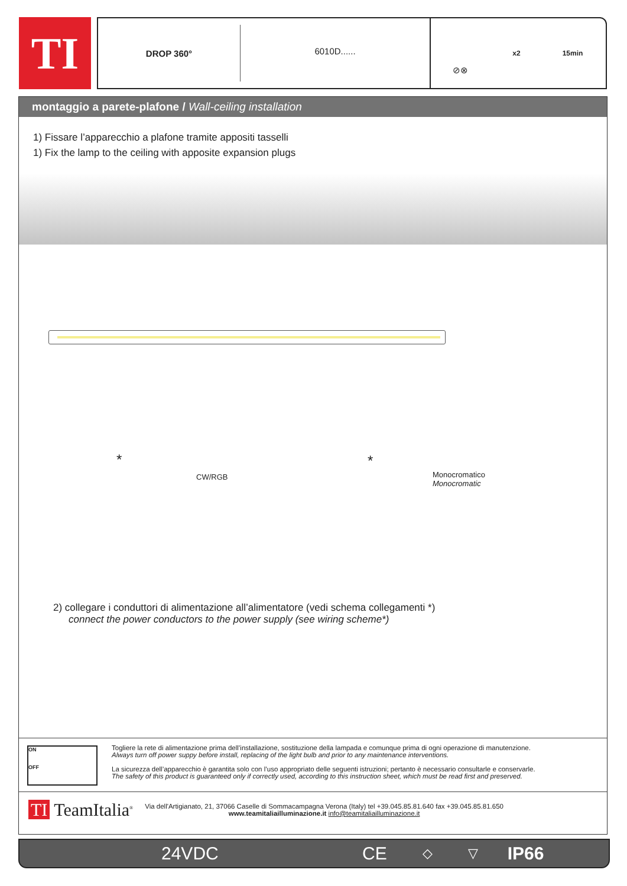TI
DROP 360°
6010D......
⊘⊗
x2 15min
montaggio a parete-plafone / Wall-ceiling installation
1) Fissare l’apparecchio a plafone tramite appositi tasselli
1) Fix the lamp to the ceiling with apposite expansion plugs
CW/RGB
Monocromatico
Monocromatic
* *
2) collegare i conduttori di alimentazione all’alimentatore (vedi schema collegamenti *)
connect the power conductors to the power supply (see wiring scheme*)
Togliere la rete di alimentazione prima dell’installazione, sostituzione della lampada e comunque prima di ogni operazione di manutenzione.
Always turn off power suppy before install, replacing of the light bulb and prior to any maintenance interventions.
La sicurezza dell’apparecchio è garantita solo con l’uso appropriato delle seguenti istruzioni; pertanto è necessario consultarle e conservarle.
The safety of this product is guaranteed only if correctly used, according to this instruction sheet, which must be read first and preserved.
ON
OFF
TI TeamItalia<sup>®</sup>
Via dell'Artigianato, 21, 37066 Caselle di Sommacampagna Verona (Italy) tel +39.045.85.81.640 fax +39.045.85.81.650
www.teamitaliailluminazione.it info@teamitaliailluminazione.it
24VDC CE ◇ ▽ IP66